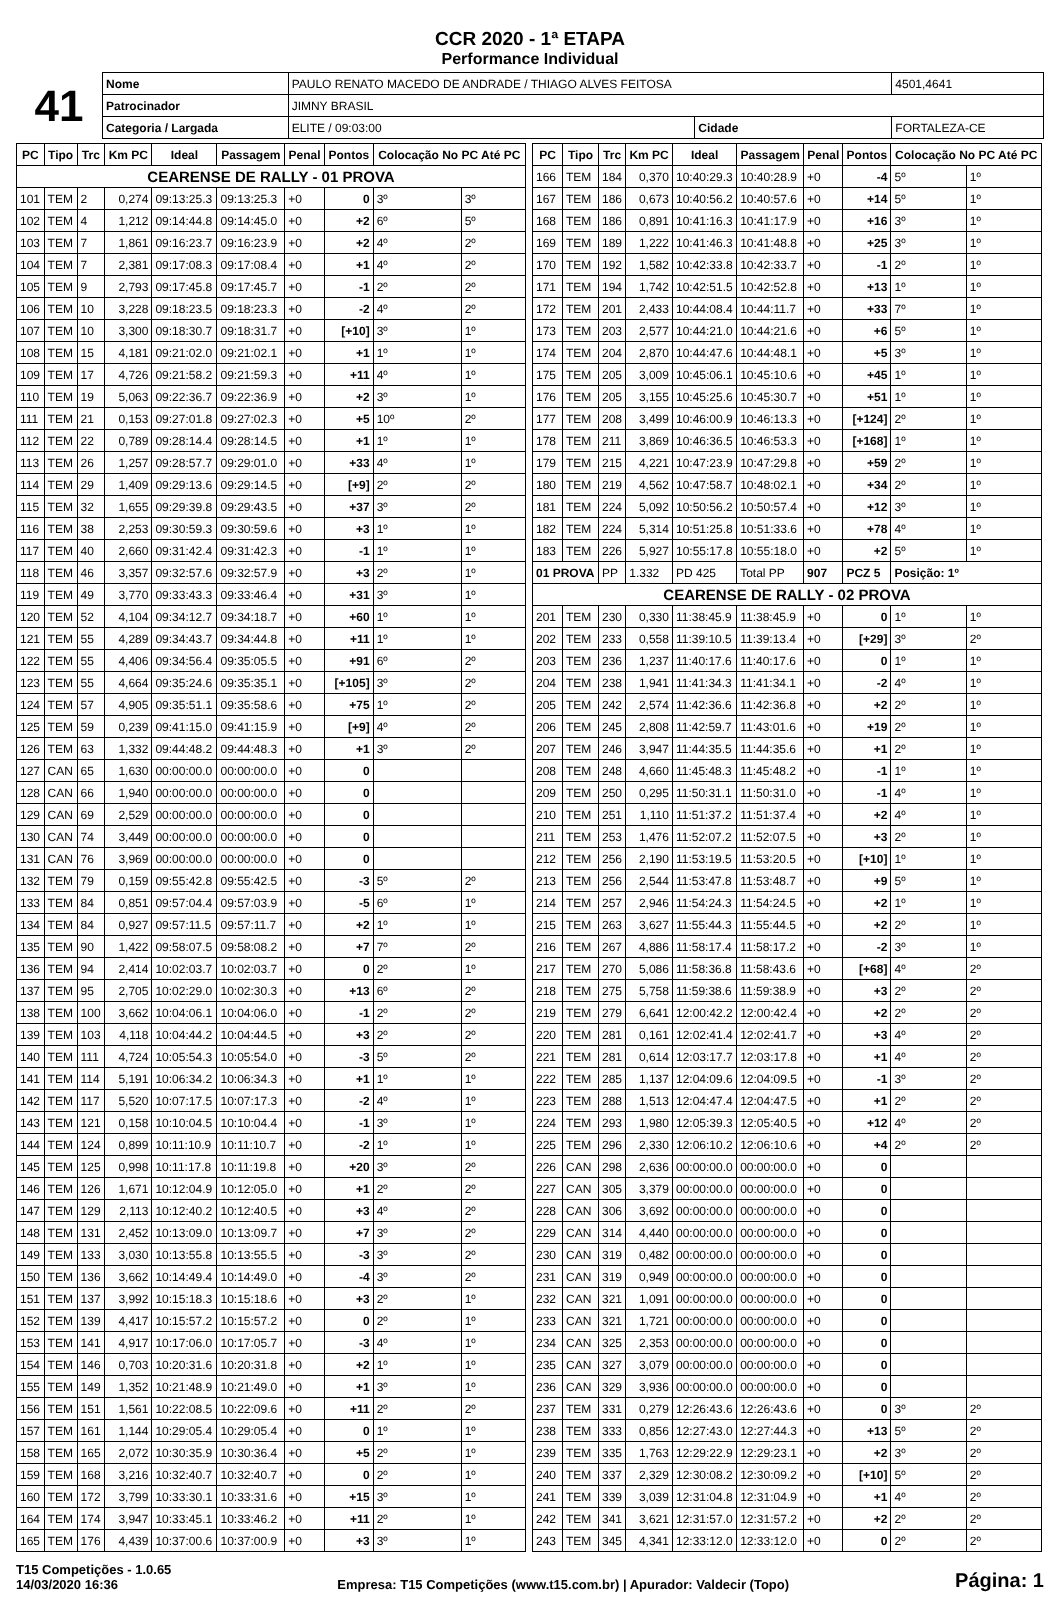CCR 2020 - 1ª ETAPA
Performance Individual
| 41 | Nome | PAULO RENATO MACEDO DE ANDRADE / THIAGO ALVES FEITOSA | | | 4501,4641 |
| | Patrocinador | JIMNY BRASIL | | | |
| | Categoria / Largada | ELITE / 09:03:00 | Cidade | FORTALEZA-CE | |
| PC | Tipo | Trc | Km PC | Ideal | Passagem | Penal | Pontos | Colocação No PC Até PC | |
| --- | --- | --- | --- | --- | --- | --- | --- | --- | --- |
| CEARENSE DE RALLY - 01 PROVA | | | | | | | | | |
| 101 | TEM | 2 | 0,274 | 09:13:25.3 | 09:13:25.3 | +0 | 0 | 3º | 3º |
| 102 | TEM | 4 | 1,212 | 09:14:44.8 | 09:14:45.0 | +0 | +2 | 6º | 5º |
| 103 | TEM | 7 | 1,861 | 09:16:23.7 | 09:16:23.9 | +0 | +2 | 4º | 2º |
| 104 | TEM | 7 | 2,381 | 09:17:08.3 | 09:17:08.4 | +0 | +1 | 4º | 2º |
| 105 | TEM | 9 | 2,793 | 09:17:45.8 | 09:17:45.7 | +0 | -1 | 2º | 2º |
| 106 | TEM | 10 | 3,228 | 09:18:23.5 | 09:18:23.3 | +0 | -2 | 4º | 2º |
| 107 | TEM | 10 | 3,300 | 09:18:30.7 | 09:18:31.7 | +0 | [+10] | 3º | 1º |
| 108 | TEM | 15 | 4,181 | 09:21:02.0 | 09:21:02.1 | +0 | +1 | 1º | 1º |
| 109 | TEM | 17 | 4,726 | 09:21:58.2 | 09:21:59.3 | +0 | +11 | 4º | 1º |
| 110 | TEM | 19 | 5,063 | 09:22:36.7 | 09:22:36.9 | +0 | +2 | 3º | 1º |
| 111 | TEM | 21 | 0,153 | 09:27:01.8 | 09:27:02.3 | +0 | +5 | 10º | 2º |
| 112 | TEM | 22 | 0,789 | 09:28:14.4 | 09:28:14.5 | +0 | +1 | 1º | 1º |
| 113 | TEM | 26 | 1,257 | 09:28:57.7 | 09:29:01.0 | +0 | +33 | 4º | 1º |
| 114 | TEM | 29 | 1,409 | 09:29:13.6 | 09:29:14.5 | +0 | [+9] | 2º | 2º |
| 115 | TEM | 32 | 1,655 | 09:29:39.8 | 09:29:43.5 | +0 | +37 | 3º | 2º |
| 116 | TEM | 38 | 2,253 | 09:30:59.3 | 09:30:59.6 | +0 | +3 | 1º | 1º |
| 117 | TEM | 40 | 2,660 | 09:31:42.4 | 09:31:42.3 | +0 | -1 | 1º | 1º |
| 118 | TEM | 46 | 3,357 | 09:32:57.6 | 09:32:57.9 | +0 | +3 | 2º | 1º |
| 119 | TEM | 49 | 3,770 | 09:33:43.3 | 09:33:46.4 | +0 | +31 | 3º | 1º |
| 120 | TEM | 52 | 4,104 | 09:34:12.7 | 09:34:18.7 | +0 | +60 | 1º | 1º |
| 121 | TEM | 55 | 4,289 | 09:34:43.7 | 09:34:44.8 | +0 | +11 | 1º | 1º |
| 122 | TEM | 55 | 4,406 | 09:34:56.4 | 09:35:05.5 | +0 | +91 | 6º | 2º |
| 123 | TEM | 55 | 4,664 | 09:35:24.6 | 09:35:35.1 | +0 | [+105] | 3º | 2º |
| 124 | TEM | 57 | 4,905 | 09:35:51.1 | 09:35:58.6 | +0 | +75 | 1º | 2º |
| 125 | TEM | 59 | 0,239 | 09:41:15.0 | 09:41:15.9 | +0 | [+9] | 4º | 2º |
| 126 | TEM | 63 | 1,332 | 09:44:48.2 | 09:44:48.3 | +0 | +1 | 3º | 2º |
| 127 | CAN | 65 | 1,630 | 00:00:00.0 | 00:00:00.0 | +0 | 0 | | |
| 128 | CAN | 66 | 1,940 | 00:00:00.0 | 00:00:00.0 | +0 | 0 | | |
| 129 | CAN | 69 | 2,529 | 00:00:00.0 | 00:00:00.0 | +0 | 0 | | |
| 130 | CAN | 74 | 3,449 | 00:00:00.0 | 00:00:00.0 | +0 | 0 | | |
| 131 | CAN | 76 | 3,969 | 00:00:00.0 | 00:00:00.0 | +0 | 0 | | |
| 132 | TEM | 79 | 0,159 | 09:55:42.8 | 09:55:42.5 | +0 | -3 | 5º | 2º |
| 133 | TEM | 84 | 0,851 | 09:57:04.4 | 09:57:03.9 | +0 | -5 | 6º | 1º |
| 134 | TEM | 84 | 0,927 | 09:57:11.5 | 09:57:11.7 | +0 | +2 | 1º | 1º |
| 135 | TEM | 90 | 1,422 | 09:58:07.5 | 09:58:08.2 | +0 | +7 | 7º | 2º |
| 136 | TEM | 94 | 2,414 | 10:02:03.7 | 10:02:03.7 | +0 | 0 | 2º | 1º |
| 137 | TEM | 95 | 2,705 | 10:02:29.0 | 10:02:30.3 | +0 | +13 | 6º | 2º |
| 138 | TEM | 100 | 3,662 | 10:04:06.1 | 10:04:06.0 | +0 | -1 | 2º | 2º |
| 139 | TEM | 103 | 4,118 | 10:04:44.2 | 10:04:44.5 | +0 | +3 | 2º | 2º |
| 140 | TEM | 111 | 4,724 | 10:05:54.3 | 10:05:54.0 | +0 | -3 | 5º | 2º |
| 141 | TEM | 114 | 5,191 | 10:06:34.2 | 10:06:34.3 | +0 | +1 | 1º | 1º |
| 142 | TEM | 117 | 5,520 | 10:07:17.5 | 10:07:17.3 | +0 | -2 | 4º | 1º |
| 143 | TEM | 121 | 0,158 | 10:10:04.5 | 10:10:04.4 | +0 | -1 | 3º | 1º |
| 144 | TEM | 124 | 0,899 | 10:11:10.9 | 10:11:10.7 | +0 | -2 | 1º | 1º |
| 145 | TEM | 125 | 0,998 | 10:11:17.8 | 10:11:19.8 | +0 | +20 | 3º | 2º |
| 146 | TEM | 126 | 1,671 | 10:12:04.9 | 10:12:05.0 | +0 | +1 | 2º | 2º |
| 147 | TEM | 129 | 2,113 | 10:12:40.2 | 10:12:40.5 | +0 | +3 | 4º | 2º |
| 148 | TEM | 131 | 2,452 | 10:13:09.0 | 10:13:09.7 | +0 | +7 | 3º | 2º |
| 149 | TEM | 133 | 3,030 | 10:13:55.8 | 10:13:55.5 | +0 | -3 | 3º | 2º |
| 150 | TEM | 136 | 3,662 | 10:14:49.4 | 10:14:49.0 | +0 | -4 | 3º | 2º |
| 151 | TEM | 137 | 3,992 | 10:15:18.3 | 10:15:18.6 | +0 | +3 | 2º | 1º |
| 152 | TEM | 139 | 4,417 | 10:15:57.2 | 10:15:57.2 | +0 | 0 | 2º | 1º |
| 153 | TEM | 141 | 4,917 | 10:17:06.0 | 10:17:05.7 | +0 | -3 | 4º | 1º |
| 154 | TEM | 146 | 0,703 | 10:20:31.6 | 10:20:31.8 | +0 | +2 | 1º | 1º |
| 155 | TEM | 149 | 1,352 | 10:21:48.9 | 10:21:49.0 | +0 | +1 | 3º | 1º |
| 156 | TEM | 151 | 1,561 | 10:22:08.5 | 10:22:09.6 | +0 | +11 | 2º | 2º |
| 157 | TEM | 161 | 1,144 | 10:29:05.4 | 10:29:05.4 | +0 | 0 | 1º | 1º |
| 158 | TEM | 165 | 2,072 | 10:30:35.9 | 10:30:36.4 | +0 | +5 | 2º | 1º |
| 159 | TEM | 168 | 3,216 | 10:32:40.7 | 10:32:40.7 | +0 | 0 | 2º | 1º |
| 160 | TEM | 172 | 3,799 | 10:33:30.1 | 10:33:31.6 | +0 | +15 | 3º | 1º |
| 164 | TEM | 174 | 3,947 | 10:33:45.1 | 10:33:46.2 | +0 | +11 | 2º | 1º |
| 165 | TEM | 176 | 4,439 | 10:37:00.6 | 10:37:00.9 | +0 | +3 | 3º | 1º |
| PC | Tipo | Trc | Km PC | Ideal | Passagem | Penal | Pontos | Colocação No PC Até PC | |
| --- | --- | --- | --- | --- | --- | --- | --- | --- | --- |
| 166 | TEM | 184 | 0,370 | 10:40:29.3 | 10:40:28.9 | +0 | -4 | 5º | 1º |
| 167 | TEM | 186 | 0,673 | 10:40:56.2 | 10:40:57.6 | +0 | +14 | 5º | 1º |
| 168 | TEM | 186 | 0,891 | 10:41:16.3 | 10:41:17.9 | +0 | +16 | 3º | 1º |
| 169 | TEM | 189 | 1,222 | 10:41:46.3 | 10:41:48.8 | +0 | +25 | 3º | 1º |
| 170 | TEM | 192 | 1,582 | 10:42:33.8 | 10:42:33.7 | +0 | -1 | 2º | 1º |
| 171 | TEM | 194 | 1,742 | 10:42:51.5 | 10:42:52.8 | +0 | +13 | 1º | 1º |
| 172 | TEM | 201 | 2,433 | 10:44:08.4 | 10:44:11.7 | +0 | +33 | 7º | 1º |
| 173 | TEM | 203 | 2,577 | 10:44:21.0 | 10:44:21.6 | +0 | +6 | 5º | 1º |
| 174 | TEM | 204 | 2,870 | 10:44:47.6 | 10:44:48.1 | +0 | +5 | 3º | 1º |
| 175 | TEM | 205 | 3,009 | 10:45:06.1 | 10:45:10.6 | +0 | +45 | 1º | 1º |
| 176 | TEM | 205 | 3,155 | 10:45:25.6 | 10:45:30.7 | +0 | +51 | 1º | 1º |
| 177 | TEM | 208 | 3,499 | 10:46:00.9 | 10:46:13.3 | +0 | [+124] | 2º | 1º |
| 178 | TEM | 211 | 3,869 | 10:46:36.5 | 10:46:53.3 | +0 | [+168] | 1º | 1º |
| 179 | TEM | 215 | 4,221 | 10:47:23.9 | 10:47:29.8 | +0 | +59 | 2º | 1º |
| 180 | TEM | 219 | 4,562 | 10:47:58.7 | 10:48:02.1 | +0 | +34 | 2º | 1º |
| 181 | TEM | 224 | 5,092 | 10:50:56.2 | 10:50:57.4 | +0 | +12 | 3º | 1º |
| 182 | TEM | 224 | 5,314 | 10:51:25.8 | 10:51:33.6 | +0 | +78 | 4º | 1º |
| 183 | TEM | 226 | 5,927 | 10:55:17.8 | 10:55:18.0 | +0 | +2 | 5º | 1º |
| 01 PROVA | | PP | 1.332 | PD 425 | Total PP | 907 | PCZ 5 | Posição: 1º | |
| CEARENSE DE RALLY - 02 PROVA | | | | | | | | | |
| 201 | TEM | 230 | 0,330 | 11:38:45.9 | 11:38:45.9 | +0 | 0 | 1º | 1º |
| 202 | TEM | 233 | 0,558 | 11:39:10.5 | 11:39:13.4 | +0 | [+29] | 3º | 2º |
| 203 | TEM | 236 | 1,237 | 11:40:17.6 | 11:40:17.6 | +0 | 0 | 1º | 1º |
| 204 | TEM | 238 | 1,941 | 11:41:34.3 | 11:41:34.1 | +0 | -2 | 4º | 1º |
| 205 | TEM | 242 | 2,574 | 11:42:36.6 | 11:42:36.8 | +0 | +2 | 2º | 1º |
| 206 | TEM | 245 | 2,808 | 11:42:59.7 | 11:43:01.6 | +0 | +19 | 2º | 1º |
| 207 | TEM | 246 | 3,947 | 11:44:35.5 | 11:44:35.6 | +0 | +1 | 2º | 1º |
| 208 | TEM | 248 | 4,660 | 11:45:48.3 | 11:45:48.2 | +0 | -1 | 1º | 1º |
| 209 | TEM | 250 | 0,295 | 11:50:31.1 | 11:50:31.0 | +0 | -1 | 4º | 1º |
| 210 | TEM | 251 | 1,110 | 11:51:37.2 | 11:51:37.4 | +0 | +2 | 4º | 1º |
| 211 | TEM | 253 | 1,476 | 11:52:07.2 | 11:52:07.5 | +0 | +3 | 2º | 1º |
| 212 | TEM | 256 | 2,190 | 11:53:19.5 | 11:53:20.5 | +0 | [+10] | 1º | 1º |
| 213 | TEM | 256 | 2,544 | 11:53:47.8 | 11:53:48.7 | +0 | +9 | 5º | 1º |
| 214 | TEM | 257 | 2,946 | 11:54:24.3 | 11:54:24.5 | +0 | +2 | 1º | 1º |
| 215 | TEM | 263 | 3,627 | 11:55:44.3 | 11:55:44.5 | +0 | +2 | 2º | 1º |
| 216 | TEM | 267 | 4,886 | 11:58:17.4 | 11:58:17.2 | +0 | -2 | 3º | 1º |
| 217 | TEM | 270 | 5,086 | 11:58:36.8 | 11:58:43.6 | +0 | [+68] | 4º | 2º |
| 218 | TEM | 275 | 5,758 | 11:59:38.6 | 11:59:38.9 | +0 | +3 | 2º | 2º |
| 219 | TEM | 279 | 6,641 | 12:00:42.2 | 12:00:42.4 | +0 | +2 | 2º | 2º |
| 220 | TEM | 281 | 0,161 | 12:02:41.4 | 12:02:41.7 | +0 | +3 | 4º | 2º |
| 221 | TEM | 281 | 0,614 | 12:03:17.7 | 12:03:17.8 | +0 | +1 | 4º | 2º |
| 222 | TEM | 285 | 1,137 | 12:04:09.6 | 12:04:09.5 | +0 | -1 | 3º | 2º |
| 223 | TEM | 288 | 1,513 | 12:04:47.4 | 12:04:47.5 | +0 | +1 | 2º | 2º |
| 224 | TEM | 293 | 1,980 | 12:05:39.3 | 12:05:40.5 | +0 | +12 | 4º | 2º |
| 225 | TEM | 296 | 2,330 | 12:06:10.2 | 12:06:10.6 | +0 | +4 | 2º | 2º |
| 226 | CAN | 298 | 2,636 | 00:00:00.0 | 00:00:00.0 | +0 | 0 | | |
| 227 | CAN | 305 | 3,379 | 00:00:00.0 | 00:00:00.0 | +0 | 0 | | |
| 228 | CAN | 306 | 3,692 | 00:00:00.0 | 00:00:00.0 | +0 | 0 | | |
| 229 | CAN | 314 | 4,440 | 00:00:00.0 | 00:00:00.0 | +0 | 0 | | |
| 230 | CAN | 319 | 0,482 | 00:00:00.0 | 00:00:00.0 | +0 | 0 | | |
| 231 | CAN | 319 | 0,949 | 00:00:00.0 | 00:00:00.0 | +0 | 0 | | |
| 232 | CAN | 321 | 1,091 | 00:00:00.0 | 00:00:00.0 | +0 | 0 | | |
| 233 | CAN | 321 | 1,721 | 00:00:00.0 | 00:00:00.0 | +0 | 0 | | |
| 234 | CAN | 325 | 2,353 | 00:00:00.0 | 00:00:00.0 | +0 | 0 | | |
| 235 | CAN | 327 | 3,079 | 00:00:00.0 | 00:00:00.0 | +0 | 0 | | |
| 236 | CAN | 329 | 3,936 | 00:00:00.0 | 00:00:00.0 | +0 | 0 | | |
| 237 | TEM | 331 | 0,279 | 12:26:43.6 | 12:26:43.6 | +0 | 0 | 3º | 2º |
| 238 | TEM | 333 | 0,856 | 12:27:43.0 | 12:27:44.3 | +0 | +13 | 5º | 2º |
| 239 | TEM | 335 | 1,763 | 12:29:22.9 | 12:29:23.1 | +0 | +2 | 3º | 2º |
| 240 | TEM | 337 | 2,329 | 12:30:08.2 | 12:30:09.2 | +0 | [+10] | 5º | 2º |
| 241 | TEM | 339 | 3,039 | 12:31:04.8 | 12:31:04.9 | +0 | +1 | 4º | 2º |
| 242 | TEM | 341 | 3,621 | 12:31:57.0 | 12:31:57.2 | +0 | +2 | 2º | 2º |
| 243 | TEM | 345 | 4,341 | 12:33:12.0 | 12:33:12.0 | +0 | 0 | 2º | 2º |
T15 Competições - 1.0.65
14/03/2020 16:36
Empresa: T15 Competições (www.t15.com.br) | Apurador: Valdecir (Topo)
Página: 1